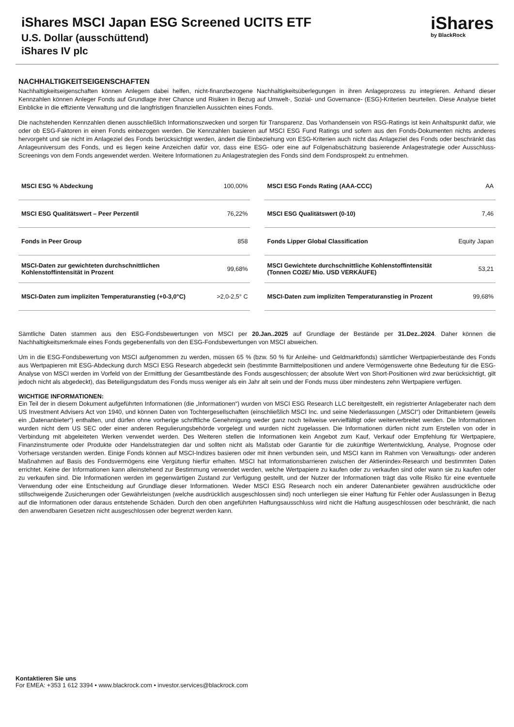iShares MSCI Japan ESG Screened UCITS ETF
U.S. Dollar (ausschüttend)
iShares IV plc
iShares
by BlackRock
NACHHALTIGKEITSEIGENSCHAFTEN
Nachhaltigkeitseigenschaften können Anlegern dabei helfen, nicht-finanzbezogene Nachhaltigkeitsüberlegungen in ihren Anlageprozess zu integrieren. Anhand dieser Kennzahlen können Anleger Fonds auf Grundlage ihrer Chance und Risiken in Bezug auf Umwelt-, Sozial- und Governance- (ESG)-Kriterien beurteilen. Diese Analyse bietet Einblicke in die effiziente Verwaltung und die langfristigen finanziellen Aussichten eines Fonds.
Die nachstehenden Kennzahlen dienen ausschließlich Informationszwecken und sorgen für Transparenz. Das Vorhandensein von RSG-Ratings ist kein Anhaltspunkt dafür, wie oder ob ESG-Faktoren in einen Fonds einbezogen werden. Die Kennzahlen basieren auf MSCI ESG Fund Ratings und sofern aus den Fonds-Dokumenten nichts anderes hervorgeht und sie nicht im Anlageziel des Fonds berücksichtigt werden, ändert die Einbeziehung von ESG-Kriterien auch nicht das Anlageziel des Fonds oder beschränkt das Anlageuniversum des Fonds, und es liegen keine Anzeichen dafür vor, dass eine ESG- oder eine auf Folgenabschätzung basierende Anlagestrategie oder Ausschluss-Screenings von dem Fonds angewendet werden. Weitere Informationen zu Anlagestrategien des Fonds sind dem Fondsprospekt zu entnehmen.
| MSCI ESG % Abdeckung | 100,00% |
| MSCI ESG Qualitätswert – Peer Perzentil | 76,22% |
| Fonds in Peer Group | 858 |
| MSCI-Daten zur gewichteten durchschnittlichen Kohlenstoffintensität in Prozent | 99,68% |
| MSCI-Daten zum impliziten Temperaturanstieg (+0-3,0°C) | >2,0-2,5° C |
| MSCI ESG Fonds Rating (AAA-CCC) | AA |
| MSCI ESG Qualitätswert (0-10) | 7,46 |
| Fonds Lipper Global Classification | Equity Japan |
| MSCI Gewichtete durchschnittliche Kohlenstoffintensität (Tonnen CO2E/ Mio. USD VERKÄUFE) | 53,21 |
| MSCI-Daten zum impliziten Temperaturanstieg in Prozent | 99,68% |
Sämtliche Daten stammen aus den ESG-Fondsbewertungen von MSCI per 20.Jan..2025 auf Grundlage der Bestände per 31.Dez..2024. Daher können die Nachhaltigkeitsmerkmale eines Fonds gegebenenfalls von den ESG-Fondsbewertungen von MSCI abweichen.
Um in die ESG-Fondsbewertung von MSCI aufgenommen zu werden, müssen 65 % (bzw. 50 % für Anleihe- und Geldmarktfonds) sämtlicher Wertpapierbestände des Fonds aus Wertpapieren mit ESG-Abdeckung durch MSCI ESG Research abgedeckt sein (bestimmte Barmittelpositionen und andere Vermögenswerte ohne Bedeutung für die ESG-Analyse von MSCI werden im Vorfeld von der Ermittlung der Gesamtbestände des Fonds ausgeschlossen; der absolute Wert von Short-Positionen wird zwar berücksichtigt, gilt jedoch nicht als abgedeckt), das Beteiligungsdatum des Fonds muss weniger als ein Jahr alt sein und der Fonds muss über mindestens zehn Wertpapiere verfügen.
WICHTIGE INFORMATIONEN:
Ein Teil der in diesem Dokument aufgeführten Informationen (die „Informationen“) wurden von MSCI ESG Research LLC bereitgestellt, ein registrierter Anlageberater nach dem US Investment Advisers Act von 1940, und können Daten von Tochtergesellschaften (einschließlich MSCI Inc. und seine Niederlassungen („MSCI“) oder Drittanbietern (jeweils ein „Datenanbieter“) enthalten, und dürfen ohne vorherige schriftliche Genehmigung weder ganz noch teilweise vervielfältigt oder weiterverbreitet werden. Die Informationen wurden nicht dem US SEC oder einer anderen Regulierungsbehörde vorgelegt und wurden nicht zugelassen. Die Informationen dürfen nicht zum Erstellen von oder in Verbindung mit abgeleiteten Werken verwendet werden. Des Weiteren stellen die Informationen kein Angebot zum Kauf, Verkauf oder Empfehlung für Wertpapiere, Finanzinstrumente oder Produkte oder Handelsstrategien dar und sollten nicht als Maßstab oder Garantie für die zukünftige Wertentwicklung, Analyse, Prognose oder Vorhersage verstanden werden. Einige Fonds können auf MSCI-Indizes basieren oder mit ihnen verbunden sein, und MSCI kann im Rahmen von Verwaltungs- oder anderen Maßnahmen auf Basis des Fondsvermögens eine Vergütung hierfür erhalten. MSCI hat Informationsbarrieren zwischen der Aktienindex-Research und bestimmten Daten errichtet. Keine der Informationen kann alleinstehend zur Bestimmung verwendet werden, welche Wertpapiere zu kaufen oder zu verkaufen sind oder wann sie zu kaufen oder zu verkaufen sind. Die Informationen werden im gegenwärtigen Zustand zur Verfügung gestellt, und der Nutzer der Informationen trägt das volle Risiko für eine eventuelle Verwendung oder eine Entscheidung auf Grundlage dieser Informationen. Weder MSCI ESG Research noch ein anderer Datenanbieter gewähren ausdrückliche oder stillschweigende Zusicherungen oder Gewährleistungen (welche ausdrücklich ausgeschlossen sind) noch unterliegen sie einer Haftung für Fehler oder Auslassungen in Bezug auf die Informationen oder daraus entstehende Schäden. Durch den oben angeführten Haftungsausschluss wird nicht die Haftung ausgeschlossen oder beschränkt, die nach den anwendbaren Gesetzen nicht ausgeschlossen oder begrenzt werden kann.
Kontaktieren Sie uns
For EMEA: +353 1 612 3394 • www.blackrock.com • investor.services@blackrock.com